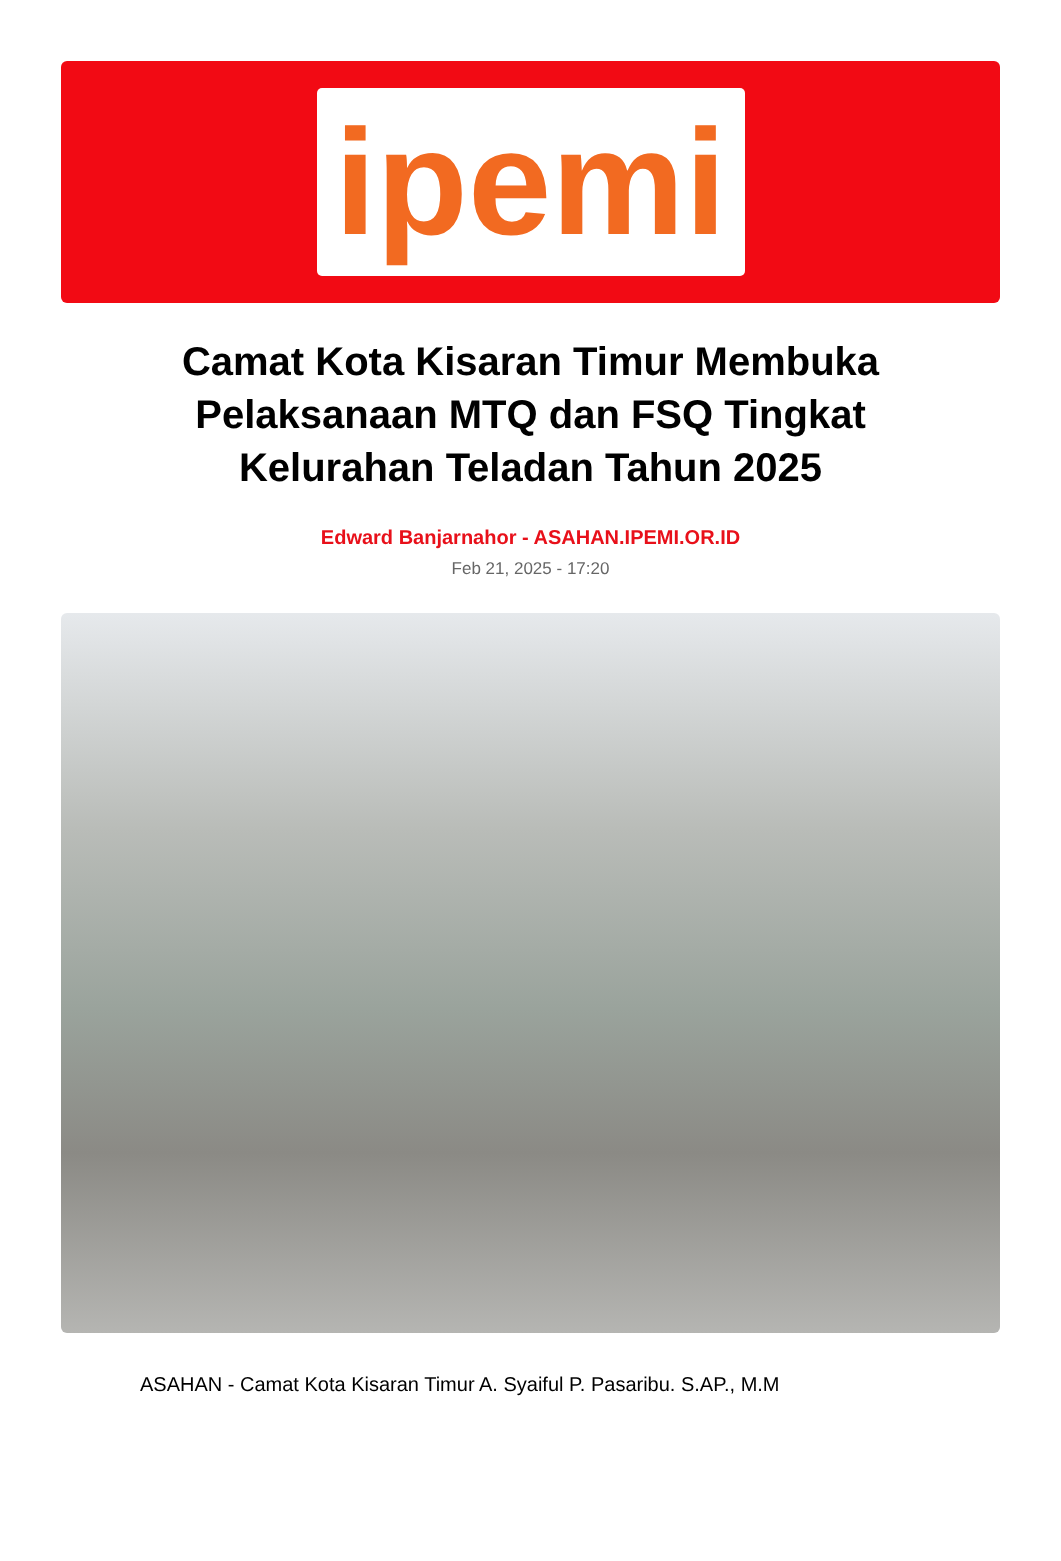ipemi
Camat Kota Kisaran Timur Membuka Pelaksanaan MTQ dan FSQ Tingkat Kelurahan Teladan Tahun 2025
Edward Banjarnahor - ASAHAN.IPEMI.OR.ID
Feb 21, 2025 - 17:20
ASAHAN - Camat Kota Kisaran Timur A. Syaiful P. Pasaribu. S.AP., M.M